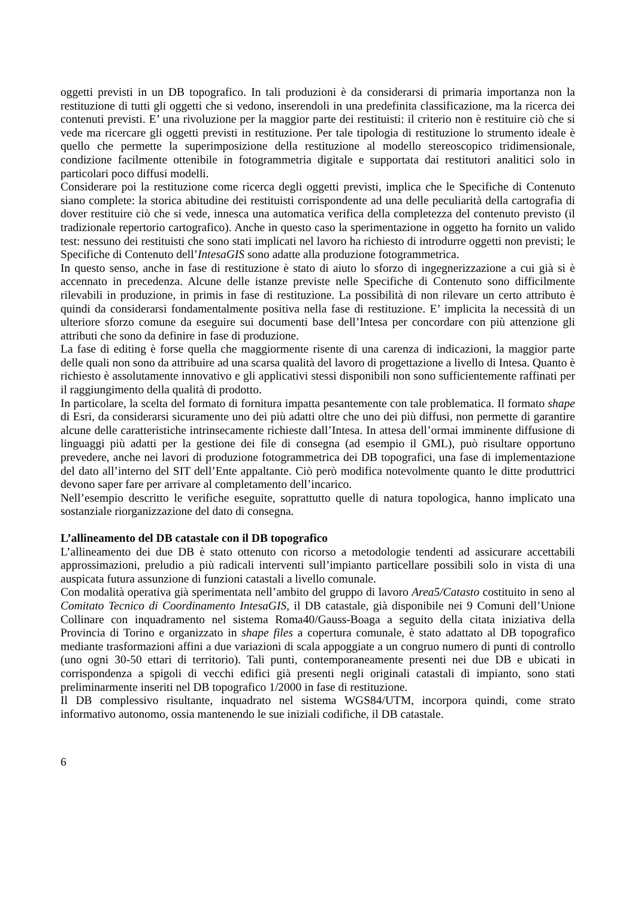oggetti previsti in un DB topografico. In tali produzioni è da considerarsi di primaria importanza non la restituzione di tutti gli oggetti che si vedono, inserendoli in una predefinita classificazione, ma la ricerca dei contenuti previsti. E’ una rivoluzione per la maggior parte dei restituisti: il criterio non è restituire ciò che si vede ma ricercare gli oggetti previsti in restituzione. Per tale tipologia di restituzione lo strumento ideale è quello che permette la superimposizione della restituzione al modello stereoscopico tridimensionale, condizione facilmente ottenibile in fotogrammetria digitale e supportata dai restitutori analitici solo in particolari poco diffusi modelli.
Considerare poi la restituzione come ricerca degli oggetti previsti, implica che le Specifiche di Contenuto siano complete: la storica abitudine dei restituisti corrispondente ad una delle peculiarità della cartografia di dover restituire ciò che si vede, innesca una automatica verifica della completezza del contenuto previsto (il tradizionale repertorio cartografico). Anche in questo caso la sperimentazione in oggetto ha fornito un valido test: nessuno dei restituisti che sono stati implicati nel lavoro ha richiesto di introdurre oggetti non previsti; le Specifiche di Contenuto dell’IntesaGIS sono adatte alla produzione fotogrammetrica.
In questo senso, anche in fase di restituzione è stato di aiuto lo sforzo di ingegnerizzazione a cui già si è accennato in precedenza. Alcune delle istanze previste nelle Specifiche di Contenuto sono difficilmente rilevabili in produzione, in primis in fase di restituzione. La possibilità di non rilevare un certo attributo è quindi da considerarsi fondamentalmente positiva nella fase di restituzione. E’ implicita la necessità di un ulteriore sforzo comune da eseguire sui documenti base dell’Intesa per concordare con più attenzione gli attributi che sono da definire in fase di produzione.
La fase di editing è forse quella che maggiormente risente di una carenza di indicazioni, la maggior parte delle quali non sono da attribuire ad una scarsa qualità del lavoro di progettazione a livello di Intesa. Quanto è richiesto è assolutamente innovativo e gli applicativi stessi disponibili non sono sufficientemente raffinati per il raggiungimento della qualità di prodotto.
In particolare, la scelta del formato di fornitura impatta pesantemente con tale problematica. Il formato shape di Esri, da considerarsi sicuramente uno dei più adatti oltre che uno dei più diffusi, non permette di garantire alcune delle caratteristiche intrinsecamente richieste dall’Intesa. In attesa dell’ormai imminente diffusione di linguaggi più adatti per la gestione dei file di consegna (ad esempio il GML), può risultare opportuno prevedere, anche nei lavori di produzione fotogrammetrica dei DB topografici, una fase di implementazione del dato all’interno del SIT dell’Ente appaltante. Ciò però modifica notevolmente quanto le ditte produttrici devono saper fare per arrivare al completamento dell’incarico.
Nell’esempio descritto le verifiche eseguite, soprattutto quelle di natura topologica, hanno implicato una sostanziale riorganizzazione del dato di consegna.
L’allineamento del DB catastale con il DB topografico
L’allineamento dei due DB è stato ottenuto con ricorso a metodologie tendenti ad assicurare accettabili approssimazioni, preludio a più radicali interventi sull’impianto particellare possibili solo in vista di una auspicata futura assunzione di funzioni catastali a livello comunale.
Con modalità operativa già sperimentata nell’ambito del gruppo di lavoro Area5/Catasto costituito in seno al Comitato Tecnico di Coordinamento IntesaGIS, il DB catastale, già disponibile nei 9 Comuni dell’Unione Collinare con inquadramento nel sistema Roma40/Gauss-Boaga a seguito della citata iniziativa della Provincia di Torino e organizzato in shape files a copertura comunale, è stato adattato al DB topografico mediante trasformazioni affini a due variazioni di scala appoggiate a un congruo numero di punti di controllo (uno ogni 30-50 ettari di territorio). Tali punti, contemporaneamente presenti nei due DB e ubicati in corrispondenza a spigoli di vecchi edifici già presenti negli originali catastali di impianto, sono stati preliminarmente inseriti nel DB topografico 1/2000 in fase di restituzione.
Il DB complessivo risultante, inquadrato nel sistema WGS84/UTM, incorpora quindi, come strato informativo autonomo, ossia mantenendo le sue iniziali codifiche, il DB catastale.
6